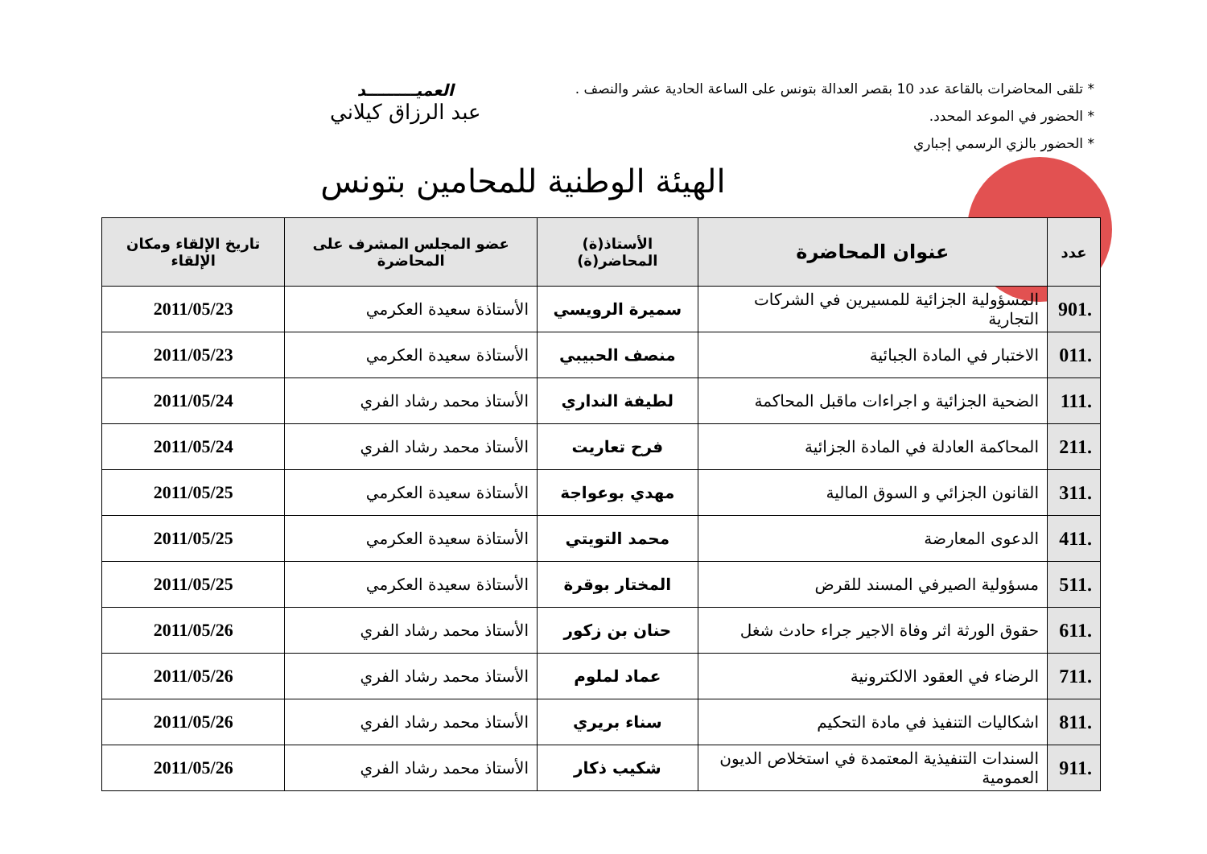* تلقى المحاضرات بالقاعة عدد 10 بقصر العدالة بتونس على الساعة الحادية عشر والنصف .
* الحضور في الموعد المحدد.
* الحضور بالزي الرسمي إجباري
العميـــــــــد
عبد الرزاق كيلاني
الهيئة الوطنية للمحامين بتونس
| عدد | عنوان المحاضرة | الأستاذ(ة) المحاضر(ة) | عضو المجلس المشرف على المحاضرة | تاريخ الإلقاء ومكان الإلقاء |
| --- | --- | --- | --- | --- |
| .901 | المسؤولية الجزائية للمسيرين في الشركات التجارية | سميرة الرويسي | الأستاذة سعيدة العكرمي | 2011/05/23 |
| .011 | الاختبار في المادة الجبائية | منصف الحبيبي | الأستاذة سعيدة العكرمي | 2011/05/23 |
| .111 | الضحية الجزائية و اجراءات ماقبل المحاكمة | لطيفة النداري | الأستاذ محمد رشاد الفري | 2011/05/24 |
| .211 | المحاكمة العادلة في المادة الجزائية | فرح تعاريت | الأستاذ محمد رشاد الفري | 2011/05/24 |
| .311 | القانون الجزائي و السوق المالية | مهدي بوعواجة | الأستاذة سعيدة العكرمي | 2011/05/25 |
| .411 | الدعوى المعارضة | محمد التويتي | الأستاذة سعيدة العكرمي | 2011/05/25 |
| .511 | مسؤولية الصيرفي المسند للقرض | المختار بوقرة | الأستاذة سعيدة العكرمي | 2011/05/25 |
| .611 | حقوق الورثة اثر وفاة الاجير جراء حادث شغل | حنان بن زكور | الأستاذ محمد رشاد الفري | 2011/05/26 |
| .711 | الرضاء في العقود الالكترونية | عماد لملوم | الأستاذ محمد رشاد الفري | 2011/05/26 |
| .811 | اشكاليات التنفيذ في مادة التحكيم | سناء بريري | الأستاذ محمد رشاد الفري | 2011/05/26 |
| .911 | السندات التنفيذية المعتمدة في استخلاص الديون العمومية | شكيب ذكار | الأستاذ محمد رشاد الفري | 2011/05/26 |